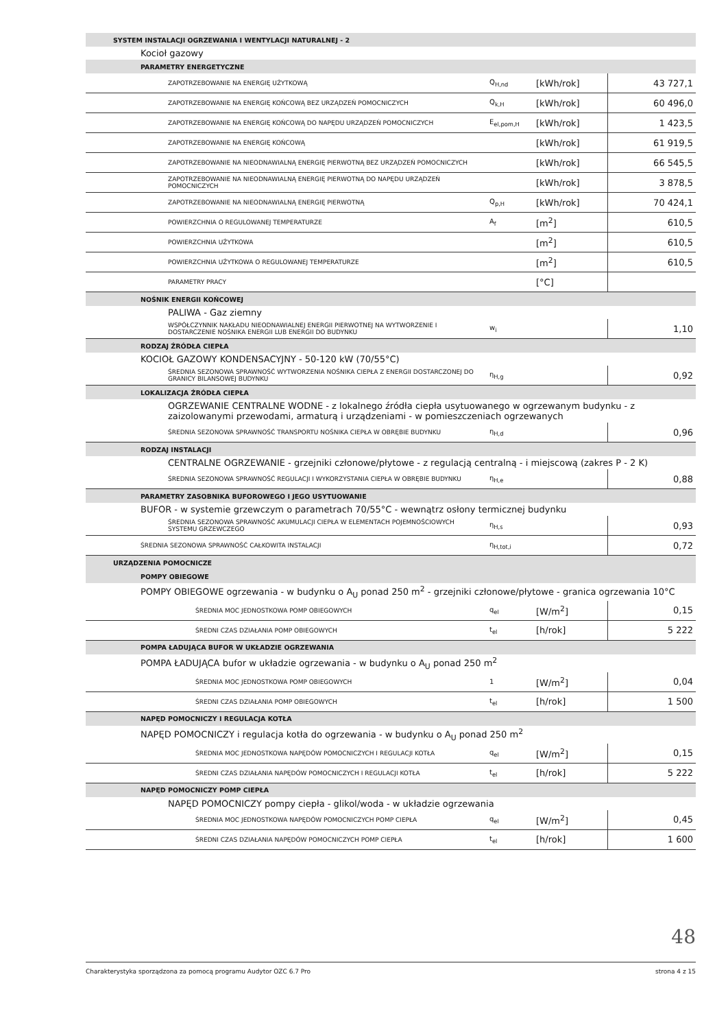| SYSTEM INSTALACJI OGRZEWANIA I WENTYLACJI NATURALNEJ - 2 | | | |
| Kocioł gazowy | | | |
| PARAMETRY ENERGETYCZNE | | | |
| ZAPOTRZEBOWANIE NA ENERGIĘ UŻYTKOWĄ | Q<sub>H,nd</sub> | [kWh/rok] | 43 727,1 |
| ZAPOTRZEBOWANIE NA ENERGIĘ KOŃCOWĄ BEZ URZĄDZEŃ POMOCNICZYCH | Q<sub>k,H</sub> | [kWh/rok] | 60 496,0 |
| ZAPOTRZEBOWANIE NA ENERGIĘ KOŃCOWĄ DO NAPĘDU URZĄDZEŃ POMOCNICZYCH | E<sub>el,pom,H</sub> | [kWh/rok] | 1 423,5 |
| ZAPOTRZEBOWANIE NA ENERGIĘ KOŃCOWĄ | | [kWh/rok] | 61 919,5 |
| ZAPOTRZEBOWANIE NA NIEODNAWIALNĄ ENERGIĘ PIERWOTNĄ BEZ URZĄDZEŃ POMOCNICZYCH | | [kWh/rok] | 66 545,5 |
| ZAPOTRZEBOWANIE NA NIEODNAWIALNĄ ENERGIĘ PIERWOTNĄ DO NAPĘDU URZĄDZEŃ POMOCNICZYCH | | [kWh/rok] | 3 878,5 |
| ZAPOTRZEBOWANIE NA NIEODNAWIALNĄ ENERGIĘ PIERWOTNĄ | Q<sub>p,H</sub> | [kWh/rok] | 70 424,1 |
| POWIERZCHNIA O REGULOWANEJ TEMPERATURZE | A<sub>f</sub> | [m<sup>2</sup>] | 610,5 |
| POWIERZCHNIA UŻYTKOWA | | [m<sup>2</sup>] | 610,5 |
| POWIERZCHNIA UŻYTKOWA O REGULOWANEJ TEMPERATURZE | | [m<sup>2</sup>] | 610,5 |
| PARAMETRY PRACY | | [°C] | |
| NOŚNIK ENERGII KOŃCOWEJ | | | |
| PALIWA - Gaz ziemny | | | |
| WSPÓŁCZYNNIK NAKŁADU NIEODNAWIALNEJ ENERGII PIERWOTNEJ NA WYTWORZENIE I DOSTARCZENIE NOŚNIKA ENERGII LUB ENERGII DO BUDYNKU | w<sub>i</sub> | | 1,10 |
| RODZAJ ŹRÓDŁA CIEPŁA | | | |
| KOCIOŁ GAZOWY KONDENSACYJNY - 50-120 kW (70/55°C) | | | |
| ŚREDNIA SEZONOWA SPRAWNOŚĆ WYTWORZENIA NOŚNIKA CIEPŁA Z ENERGII DOSTARCZONEJ DO GRANICY BILANSOWEJ BUDYNKU | η<sub>H,g</sub> | | 0,92 |
| LOKALIZACJA ŹRÓDŁA CIEPŁA | | | |
| OGRZEWANIE CENTRALNE WODNE - z lokalnego źródła ciepła usytuowanego w ogrzewanym budynku - z zaizolowanymi przewodami, armaturą i urządzeniami - w pomieszczeniach ogrzewanych | | | |
| ŚREDNIA SEZONOWA SPRAWNOŚĆ TRANSPORTU NOŚNIKA CIEPŁA W OBRĘBIE BUDYNKU | η<sub>H,d</sub> | | 0,96 |
| RODZAJ INSTALACJI | | | |
| CENTRALNE OGRZEWANIE - grzejniki członowe/płytowe - z regulacją centralną - i miejscową (zakres P - 2 K) | | | |
| ŚREDNIA SEZONOWA SPRAWNOŚĆ REGULACJI I WYKORZYSTANIA CIEPŁA W OBRĘBIE BUDYNKU | η<sub>H,e</sub> | | 0,88 |
| PARAMETRY ZASOBNIKA BUFOROWEGO I JEGO USYTUOWANIE | | | |
| BUFOR - w systemie grzewczym o parametrach 70/55°C - wewnątrz osłony termicznej budynku | | | |
| ŚREDNIA SEZONOWA SPRAWNOŚĆ AKUMULACJI CIEPŁA W ELEMENTACH POJEMNOŚCIOWYCH SYSTEMU GRZEWCZEGO | η<sub>H,s</sub> | | 0,93 |
| ŚREDNIA SEZONOWA SPRAWNOŚĆ CAŁKOWITA INSTALACJI | η<sub>H,tot,i</sub> | | 0,72 |
| URZĄDZENIA POMOCNICZE | | | |
| POMPY OBIEGOWE | | | |
| POMPY OBIEGOWE ogrzewania - w budynku o A<sub>U</sub> ponad 250 m<sup>2</sup> - grzejniki członowe/płytowe - granica ogrzewania 10°C | | | |
| ŚREDNIA MOC JEDNOSTKOWA POMP OBIEGOWYCH | q<sub>el</sub> | [W/m<sup>2</sup>] | 0,15 |
| ŚREDNI CZAS DZIAŁANIA POMP OBIEGOWYCH | t<sub>el</sub> | [h/rok] | 5 222 |
| POMPA ŁADUJĄCA BUFOR W UKŁADZIE OGRZEWANIA | | | |
| POMPA ŁADUJĄCA bufor w układzie ogrzewania - w budynku o A<sub>U</sub> ponad 250 m<sup>2</sup> | | | |
| ŚREDNIA MOC JEDNOSTKOWA POMP OBIEGOWYCH | 1 | [W/m<sup>2</sup>] | 0,04 |
| ŚREDNI CZAS DZIAŁANIA POMP OBIEGOWYCH | t<sub>el</sub> | [h/rok] | 1 500 |
| NAPĘD POMOCNICZY I REGULACJA KOTŁA | | | |
| NAPĘD POMOCNICZY i regulacja kotła do ogrzewania - w budynku o A<sub>U</sub> ponad 250 m<sup>2</sup> | | | |
| ŚREDNIA MOC JEDNOSTKOWA NAPĘDÓW POMOCNICZYCH I REGULACJI KOTŁA | q<sub>el</sub> | [W/m<sup>2</sup>] | 0,15 |
| ŚREDNI CZAS DZIAŁANIA NAPĘDÓW POMOCNICZYCH I REGULACJI KOTŁA | t<sub>el</sub> | [h/rok] | 5 222 |
| NAPĘD POMOCNICZY POMP CIEPŁA | | | |
| NAPĘD POMOCNICZY pompy ciepła - glikol/woda - w układzie ogrzewania | | | |
| ŚREDNIA MOC JEDNOSTKOWA NAPĘDÓW POMOCNICZYCH POMP CIEPŁA | q<sub>el</sub> | [W/m<sup>2</sup>] | 0,45 |
| ŚREDNI CZAS DZIAŁANIA NAPĘDÓW POMOCNICZYCH POMP CIEPŁA | t<sub>el</sub> | [h/rok] | 1 600 |
48
Charakterystyka sporządzona za pomocą programu Audytor OZC 6.7 Pro strona 4 z 15